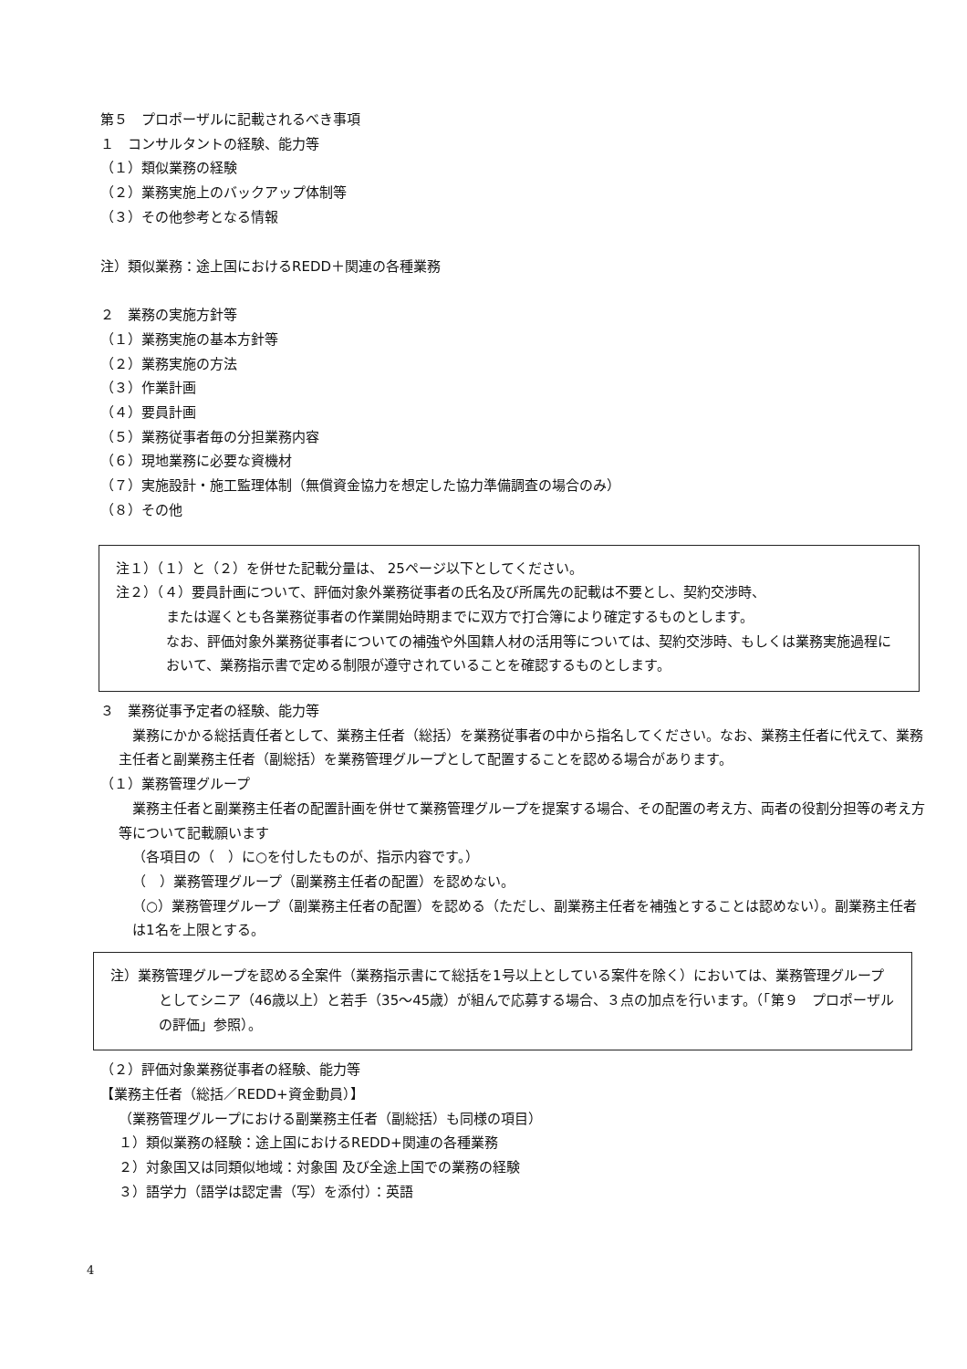第５　プロポーザルに記載されるべき事項
１　コンサルタントの経験、能力等
（１）類似業務の経験
（２）業務実施上のバックアップ体制等
（３）その他参考となる情報
注）類似業務：途上国におけるREDD＋関連の各種業務
２　業務の実施方針等
（１）業務実施の基本方針等
（２）業務実施の方法
（３）作業計画
（４）要員計画
（５）業務従事者毎の分担業務内容
（６）現地業務に必要な資機材
（７）実施設計・施工監理体制（無償資金協力を想定した協力準備調査の場合のみ）
（８）その他
注１）（１）と（２）を併せた記載分量は、 25ページ以下としてください。
注２）（４）要員計画について、評価対象外業務従事者の氏名及び所属先の記載は不要とし、契約交渉時、
または遅くとも各業務従事者の作業開始時期までに双方で打合簿により確定するものとします。
なお、評価対象外業務従事者についての補強や外国籍人材の活用等については、契約交渉時、もしくは業務実施過程において、業務指示書で定める制限が遵守されていることを確認するものとします。
３　業務従事予定者の経験、能力等
　業務にかかる総括責任者として、業務主任者（総括）を業務従事者の中から指名してください。なお、業務主任者に代えて、業務主任者と副業務主任者（副総括）を業務管理グループとして配置することを認める場合があります。
（１）業務管理グループ
　業務主任者と副業務主任者の配置計画を併せて業務管理グループを提案する場合、その配置の考え方、両者の役割分担等の考え方等について記載願います
（各項目の（　）に○を付したものが、指示内容です。）
（　）業務管理グループ（副業務主任者の配置）を認めない。
（○）業務管理グループ（副業務主任者の配置）を認める（ただし、副業務主任者を補強とすることは認めない）。副業務主任者は1名を上限とする。
注）業務管理グループを認める全案件（業務指示書にて総括を1号以上としている案件を除く）においては、業務管理グループとしてシニア（46歳以上）と若手（35～45歳）が組んで応募する場合、３点の加点を行います。（「第９　プロポーザルの評価」参照）。
（２）評価対象業務従事者の経験、能力等
【業務主任者（総括／REDD+資金動員）】
（業務管理グループにおける副業務主任者（副総括）も同様の項目）
１）類似業務の経験：途上国におけるREDD+関連の各種業務
２）対象国又は同類似地域：対象国 及び全途上国での業務の経験
３）語学力（語学は認定書（写）を添付）：英語
4